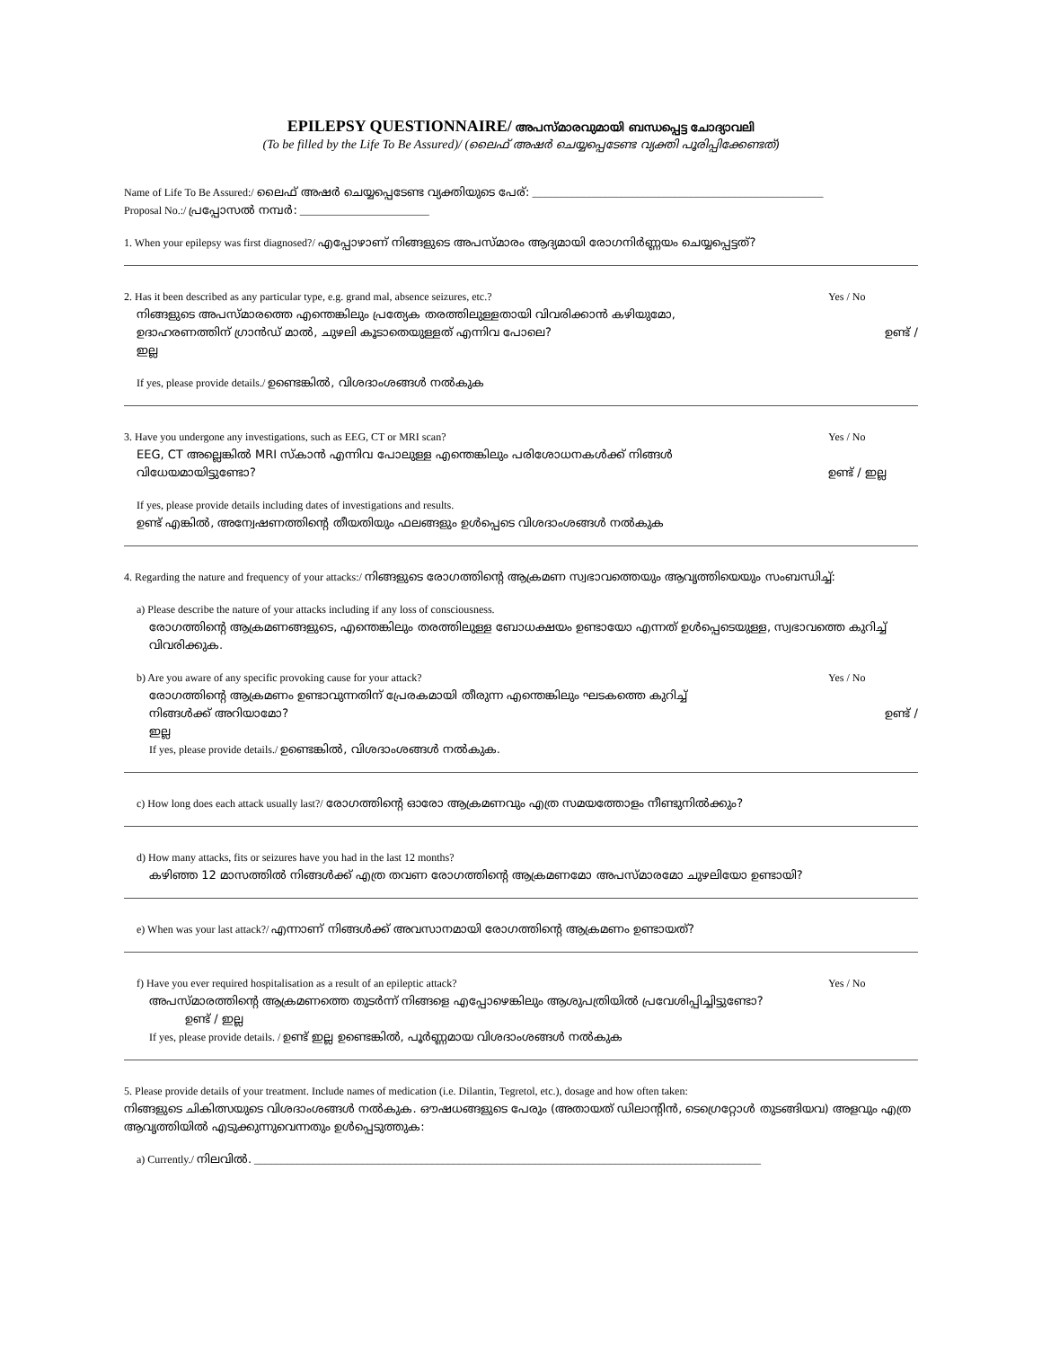EPILEPSY QUESTIONNAIRE/ അപസ്മാരവുമായി ബന്ധപ്പെട്ട ചോദ്യാവലി
(To be filled by the Life To Be Assured)/ (ലൈഫ് അഷർ ചെയ്യപ്പെടേണ്ട വ്യക്തി പൂരിപ്പിക്കേണ്ടത്)
Name of Life To Be Assured:/ ലൈഫ് അഷർ ചെയ്യപ്പെടേണ്ട വ്യക്തിയുടെ പേര്: ______________________________________________________
Proposal No.:/ പ്രപ്പോസൽ നമ്പർ: ________________________
1. When your epilepsy was first diagnosed?/ എപ്പോഴാണ് നിങ്ങളുടെ അപസ്മാരം ആദ്യമായി രോഗനിർണ്ണയം ചെയ്യപ്പെട്ടത്?
2. Has it been described as any particular type, e.g. grand mal, absence seizures, etc.?
Yes / No
നിങ്ങളുടെ അപസ്മാരത്തെ എന്തെങ്കിലും പ്രത്യേക തരത്തിലുള്ളതായി വിവരിക്കാൻ കഴിയുമോ,
ഉദാഹരണത്തിന് ഗ്രാൻഡ് മാൽ, ചുഴലി കൂടാതെയുള്ളത് എന്നിവ പോലെ?
ഉണ്ട് /
ഇല്ല
If yes, please provide details./ ഉണ്ടെങ്കിൽ, വിശദാംശങ്ങൾ നൽകുക
3. Have you undergone any investigations, such as EEG, CT or MRI scan?
Yes / No
EEG, CT അല്ലെങ്കിൽ MRI സ്കാൻ എന്നിവ പോലുള്ള എന്തെങ്കിലും പരിശോധനകൾക്ക് നിങ്ങൾ
വിധേയമായിട്ടുണ്ടോ? ഉണ്ട് / ഇല്ല
If yes, please provide details including dates of investigations and results.
ഉണ്ട് എങ്കിൽ, അന്വേഷണത്തിന്റെ തീയതിയും ഫലങ്ങളും ഉൾപ്പെടെ വിശദാംശങ്ങൾ നൽകുക
4. Regarding the nature and frequency of your attacks:/ നിങ്ങളുടെ രോഗത്തിന്റെ ആക്രമണ സ്വഭാവത്തെയും ആവൃത്തിയെയും സംബന്ധിച്ച്:
a) Please describe the nature of your attacks including if any loss of consciousness.
രോഗത്തിന്റെ ആക്രമണങ്ങളുടെ, എന്തെങ്കിലും തരത്തിലുള്ള ബോധക്ഷയം ഉണ്ടായോ എന്നത് ഉൾപ്പെടെയുള്ള, സ്വഭാവത്തെ കുറിച്ച് വിവരിക്കുക.
b) Are you aware of any specific provoking cause for your attack?
Yes / No
രോഗത്തിന്റെ ആക്രമണം ഉണ്ടാവുന്നതിന് പ്രേരകമായി തീരുന്ന എന്തെങ്കിലും ഘടകത്തെ കുറിച്ച്
നിങ്ങൾക്ക് അറിയാമോ? ഉണ്ട് /
ഇല്ല
If yes, please provide details./ ഉണ്ടെങ്കിൽ, വിശദാംശങ്ങൾ നൽകുക.
c) How long does each attack usually last?/ രോഗത്തിന്റെ ഓരോ ആക്രമണവും എത്ര സമയത്തോളം നീണ്ടുനിൽക്കും?
d) How many attacks, fits or seizures have you had in the last 12 months?
കഴിഞ്ഞ 12 മാസത്തിൽ നിങ്ങൾക്ക് എത്ര തവണ രോഗത്തിന്റെ ആക്രമണമോ അപസ്മാരമോ ചുഴലിയോ ഉണ്ടായി?
e) When was your last attack?/ എന്നാണ് നിങ്ങൾക്ക് അവസാനമായി രോഗത്തിന്റെ ആക്രമണം ഉണ്ടായത്?
f) Have you ever required hospitalisation as a result of an epileptic attack?
Yes / No
അപസ്മാരത്തിന്റെ ആക്രമണത്തെ തുടർന്ന് നിങ്ങളെ എപ്പോഴെങ്കിലും ആശുപത്രിയിൽ പ്രവേശിപ്പിച്ചിട്ടുണ്ടോ?
ഉണ്ട് / ഇല്ല
If yes, please provide details. / ഉണ്ട് ഇല്ല ഉണ്ടെങ്കിൽ, പൂർണ്ണമായ വിശദാംശങ്ങൾ നൽകുക
5. Please provide details of your treatment. Include names of medication (i.e. Dilantin, Tegretol, etc.), dosage and how often taken:
നിങ്ങളുടെ ചികിത്സയുടെ വിശദാംശങ്ങൾ നൽകുക. ഔഷധങ്ങളുടെ പേരും (അതായത് ഡിലാന്റിൻ, ടെഗ്രെറ്റോൾ തുടങ്ങിയവ) അളവും എത്ര ആവൃത്തിയിൽ എടുക്കുന്നുവെന്നതും ഉൾപ്പെടുത്തുക:
a) Currently./ നിലവിൽ. ______________________________________________________________________________________________